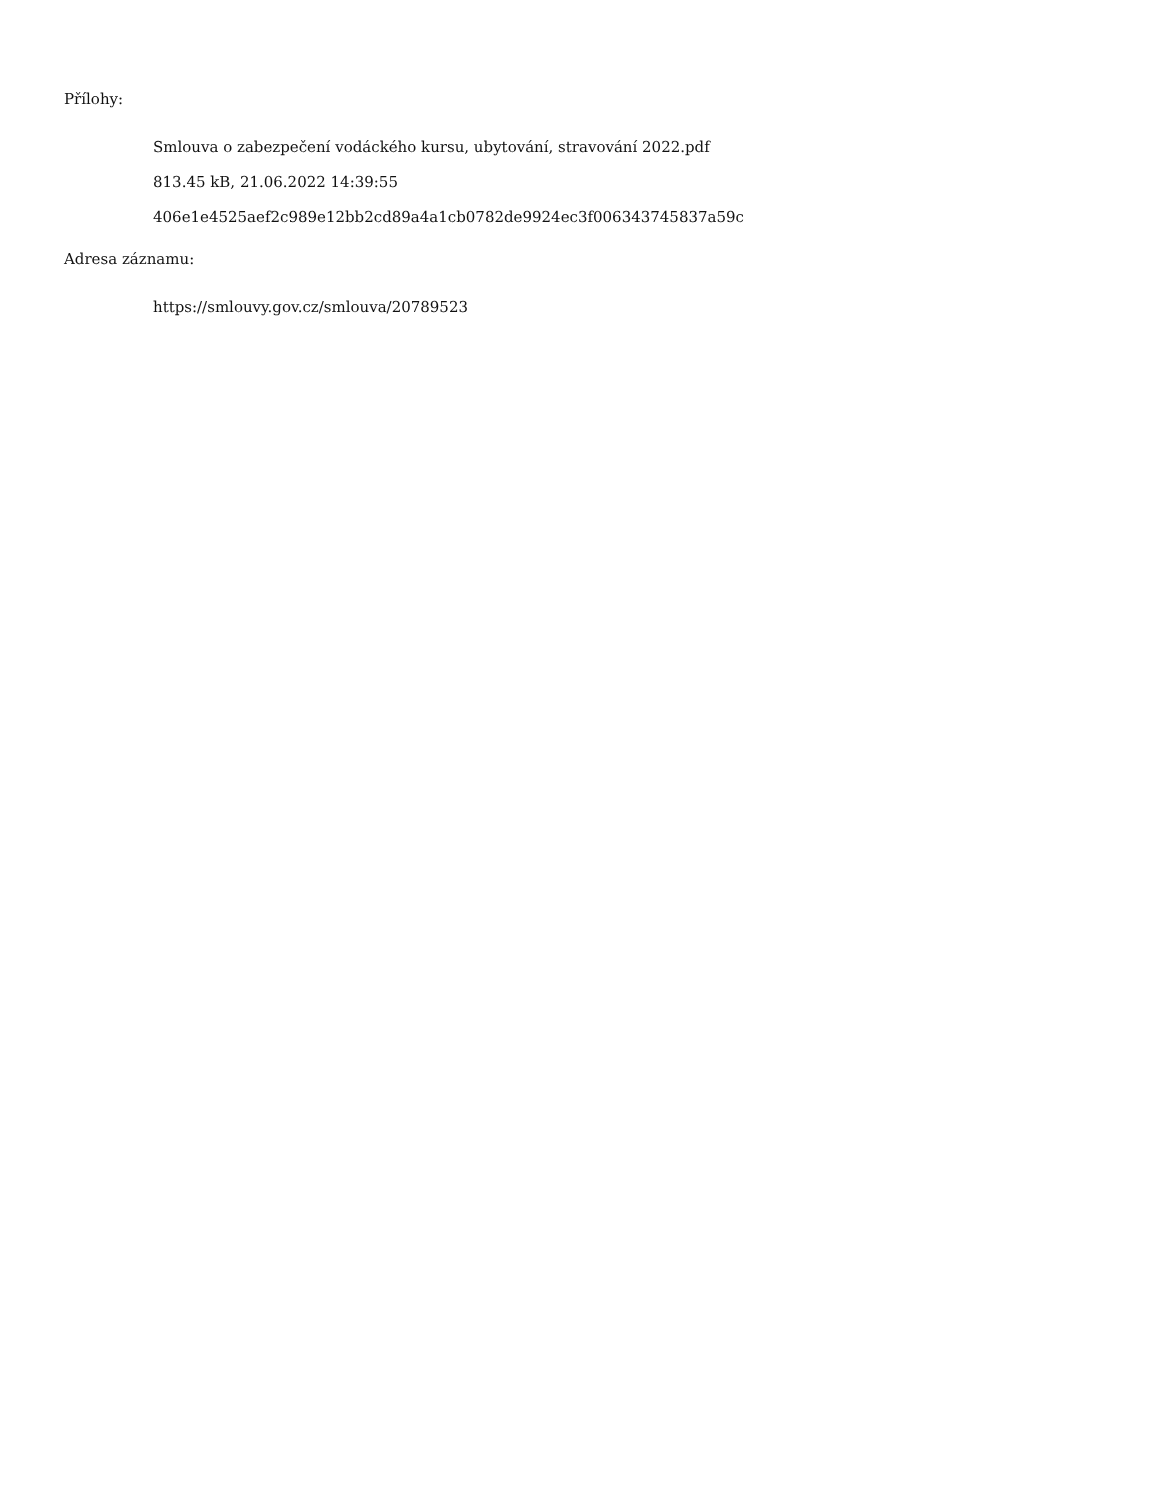Přílohy:
Smlouva o zabezpečení vodáckého kursu, ubytování, stravování 2022.pdf
813.45 kB, 21.06.2022 14:39:55
406e1e4525aef2c989e12bb2cd89a4a1cb0782de9924ec3f006343745837a59c
Adresa záznamu:
https://smlouvy.gov.cz/smlouva/20789523